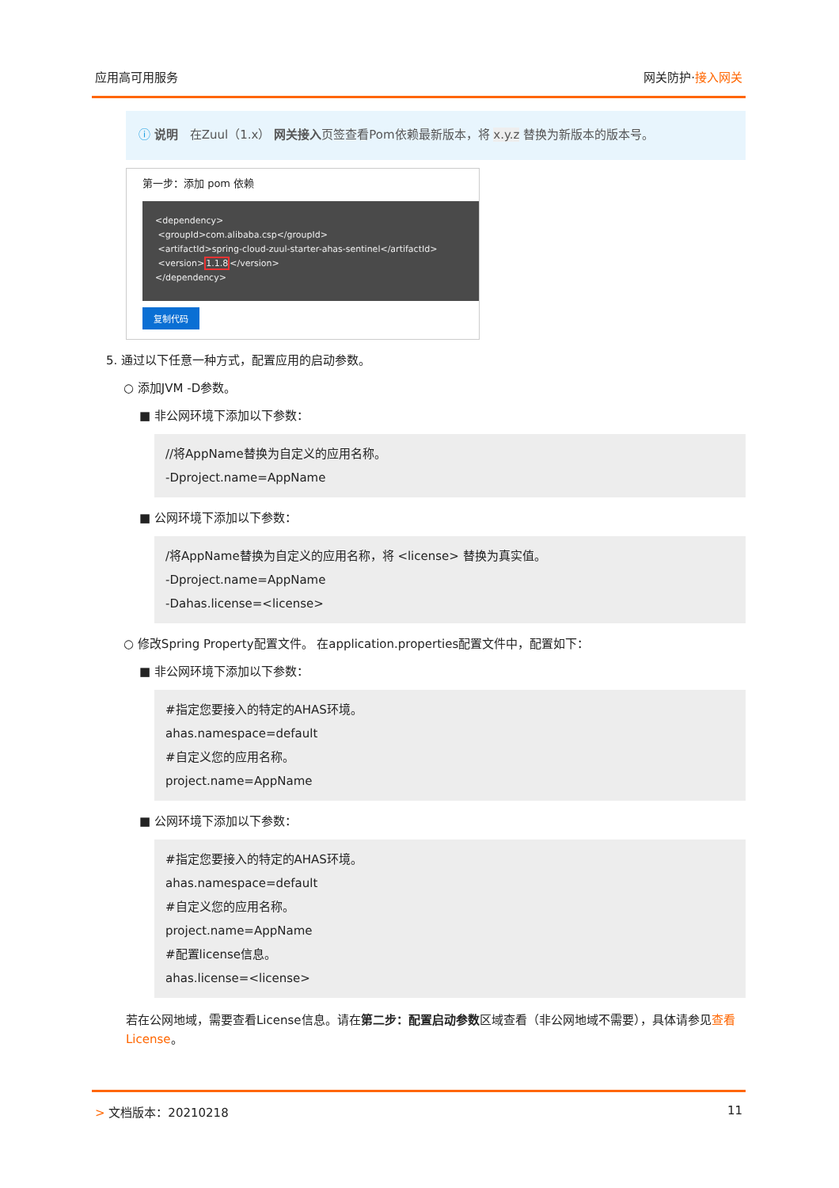应用高可用服务 网关防护·接入网关
ⓘ 说明　在Zuul（1.x） 网关接入页签查看Pom依赖最新版本，将 x.y.z 替换为新版本的版本号。
第一步：添加 pom 依赖
<dependency>
<groupId>com.alibaba.csp</groupId>
<artifactId>spring-cloud-zuul-starter-ahas-sentinel</artifactId>
<version>1.1.8</version>
</dependency>
复制代码
5. 通过以下任意一种方式，配置应用的启动参数。
○ 添加JVM -D参数。
■ 非公网环境下添加以下参数：
//将AppName替换为自定义的应用名称。
-Dproject.name=AppName
■ 公网环境下添加以下参数：
/将AppName替换为自定义的应用名称，将 <license> 替换为真实值。
-Dproject.name=AppName
-Dahas.license=<license>
○ 修改Spring Property配置文件。 在application.properties配置文件中，配置如下：
■ 非公网环境下添加以下参数：
#指定您要接入的特定的AHAS环境。
ahas.namespace=default
#自定义您的应用名称。
project.name=AppName
■ 公网环境下添加以下参数：
#指定您要接入的特定的AHAS环境。
ahas.namespace=default
#自定义您的应用名称。
project.name=AppName
#配置license信息。
ahas.license=<license>
若在公网地域，需要查看License信息。请在第二步：配置启动参数区域查看（非公网地域不需要），具体请参见查看License。
> 文档版本：20210218 11